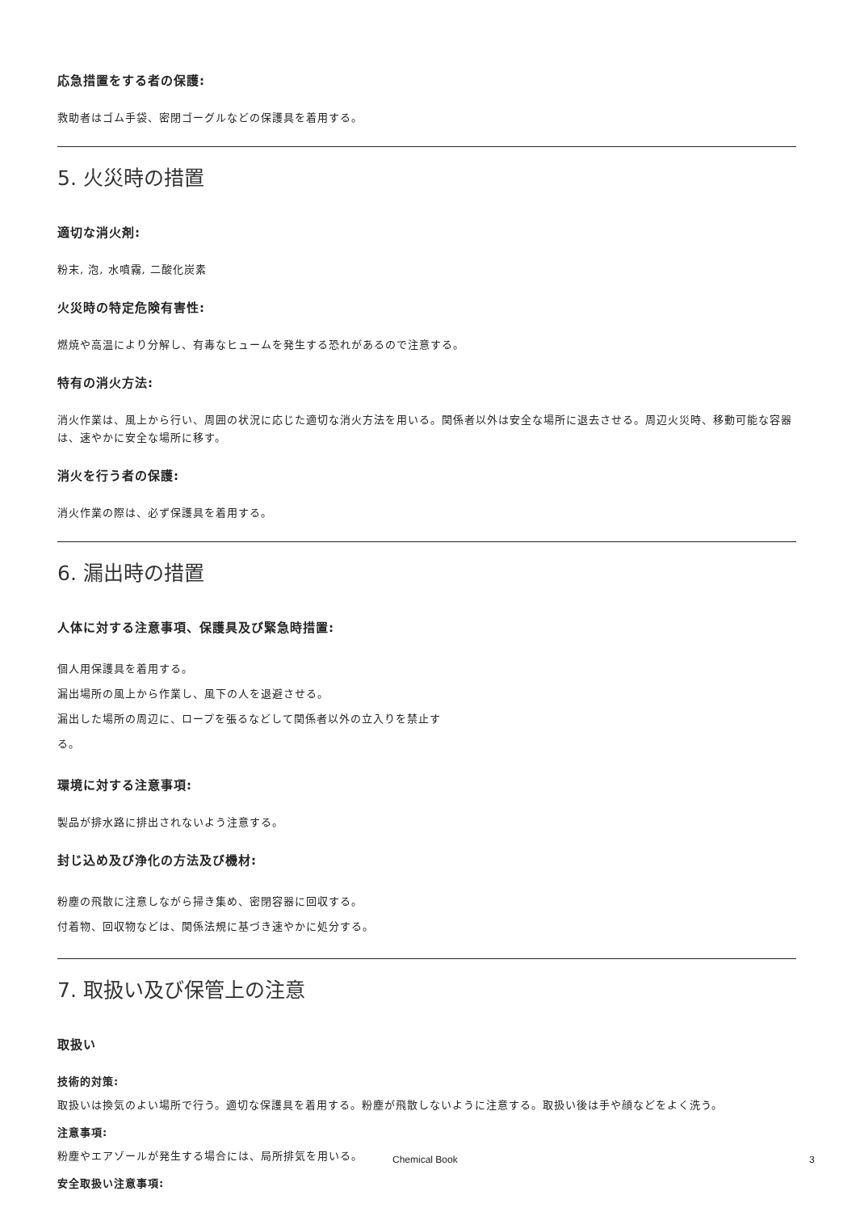応急措置をする者の保護:
救助者はゴム手袋、密閉ゴーグルなどの保護具を着用する。
5. 火災時の措置
適切な消火剤:
粉末, 泡, 水噴霧, 二酸化炭素
火災時の特定危険有害性:
燃焼や高温により分解し、有毒なヒュームを発生する恐れがあるので注意する。
特有の消火方法:
消火作業は、風上から行い、周囲の状況に応じた適切な消火方法を用いる。関係者以外は安全な場所に退去させる。周辺火災時、移動可能な容器は、速やかに安全な場所に移す。
消火を行う者の保護:
消火作業の際は、必ず保護具を着用する。
6. 漏出時の措置
人体に対する注意事項、保護具及び緊急時措置:
個人用保護具を着用する。
漏出場所の風上から作業し、風下の人を退避させる。
漏出した場所の周辺に、ロープを張るなどして関係者以外の立入りを禁止する。
環境に対する注意事項:
製品が排水路に排出されないよう注意する。
封じ込め及び浄化の方法及び機材:
粉塵の飛散に注意しながら掃き集め、密閉容器に回収する。
付着物、回収物などは、関係法規に基づき速やかに処分する。
7. 取扱い及び保管上の注意
取扱い
技術的対策:
取扱いは換気のよい場所で行う。適切な保護具を着用する。粉塵が飛散しないように注意する。取扱い後は手や顔などをよく洗う。
注意事項:
粉塵やエアゾールが発生する場合には、局所排気を用いる。
安全取扱い注意事項:
Chemical Book 3